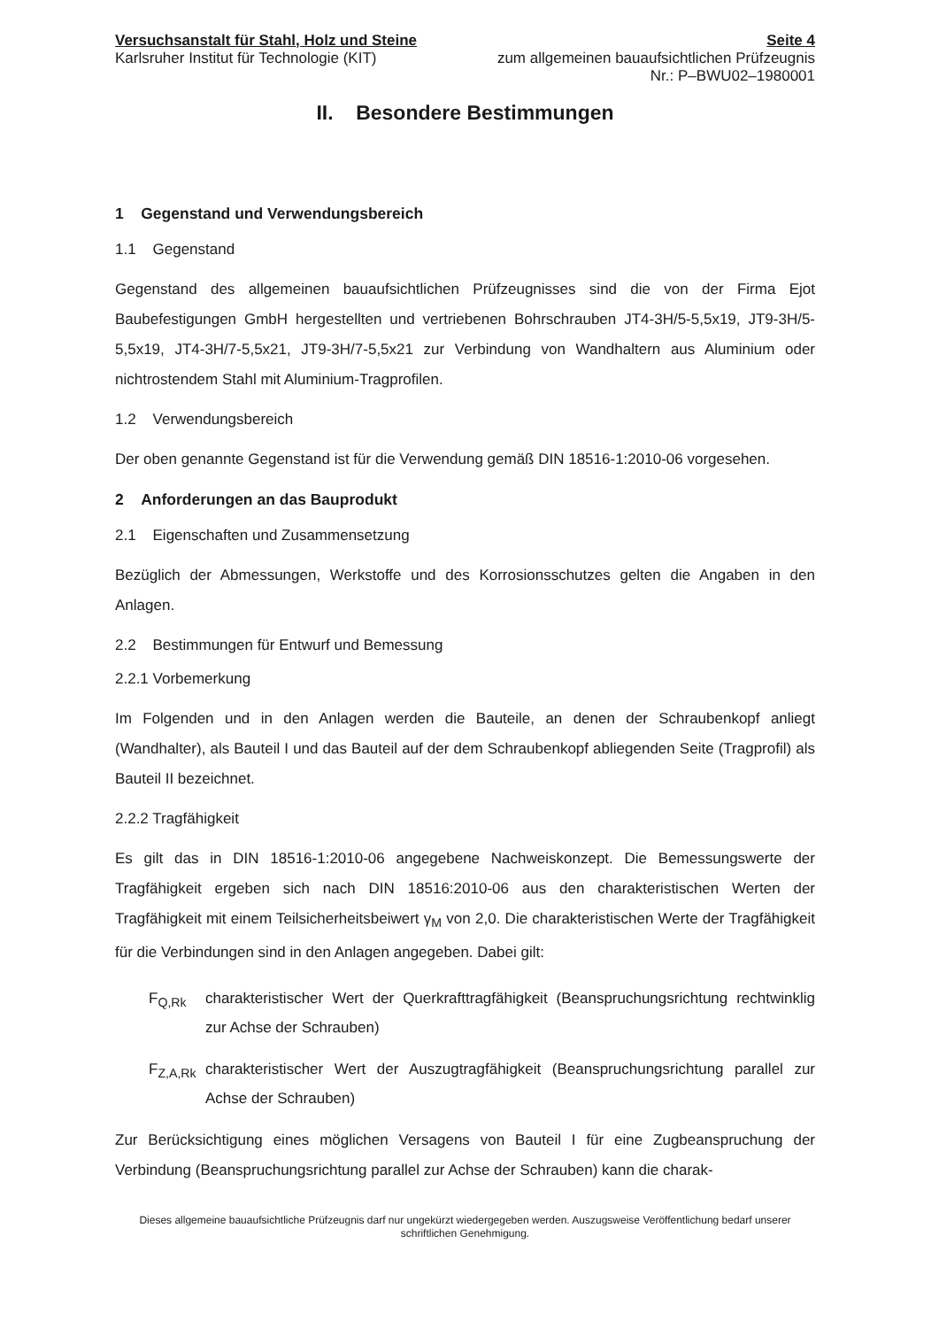Versuchsanstalt für Stahl, Holz und Steine
Karlsruher Institut für Technologie (KIT)
Seite 4
zum allgemeinen bauaufsichtlichen Prüfzeugnis
Nr.: P–BWU02–1980001
II. Besondere Bestimmungen
1 Gegenstand und Verwendungsbereich
1.1 Gegenstand
Gegenstand des allgemeinen bauaufsichtlichen Prüfzeugnisses sind die von der Firma Ejot Baubefestigungen GmbH hergestellten und vertriebenen Bohrschrauben JT4-3H/5-5,5x19, JT9-3H/5-5,5x19, JT4-3H/7-5,5x21, JT9-3H/7-5,5x21 zur Verbindung von Wandhaltern aus Aluminium oder nichtrostendem Stahl mit Aluminium-Tragprofilen.
1.2 Verwendungsbereich
Der oben genannte Gegenstand ist für die Verwendung gemäß DIN 18516-1:2010-06 vorgesehen.
2 Anforderungen an das Bauprodukt
2.1 Eigenschaften und Zusammensetzung
Bezüglich der Abmessungen, Werkstoffe und des Korrosionsschutzes gelten die Angaben in den Anlagen.
2.2 Bestimmungen für Entwurf und Bemessung
2.2.1 Vorbemerkung
Im Folgenden und in den Anlagen werden die Bauteile, an denen der Schraubenkopf anliegt (Wandhalter), als Bauteil I und das Bauteil auf der dem Schraubenkopf abliegenden Seite (Tragprofil) als Bauteil II bezeichnet.
2.2.2 Tragfähigkeit
Es gilt das in DIN 18516-1:2010-06 angegebene Nachweiskonzept. Die Bemessungswerte der Tragfähigkeit ergeben sich nach DIN 18516:2010-06 aus den charakteristischen Werten der Tragfähigkeit mit einem Teilsicherheitsbeiwert γ<sub>M</sub> von 2,0. Die charakteristischen Werte der Tragfähigkeit für die Verbindungen sind in den Anlagen angegeben. Dabei gilt:
F<sub>Q,Rk</sub> charakteristischer Wert der Querkrafttragfähigkeit (Beanspruchungsrichtung rechtwinklig zur Achse der Schrauben)
F<sub>Z,A,Rk</sub>
charakteristischer Wert der Auszugtragfähigkeit (Beanspruchungsrichtung parallel zur Achse der Schrauben)
Zur Berücksichtigung eines möglichen Versagens von Bauteil I für eine Zugbeanspruchung der Verbindung (Beanspruchungsrichtung parallel zur Achse der Schrauben) kann die charak-
Dieses allgemeine bauaufsichtliche Prüfzeugnis darf nur ungekürzt wiedergegeben werden. Auszugsweise Veröffentlichung bedarf unserer schriftlichen Genehmigung.